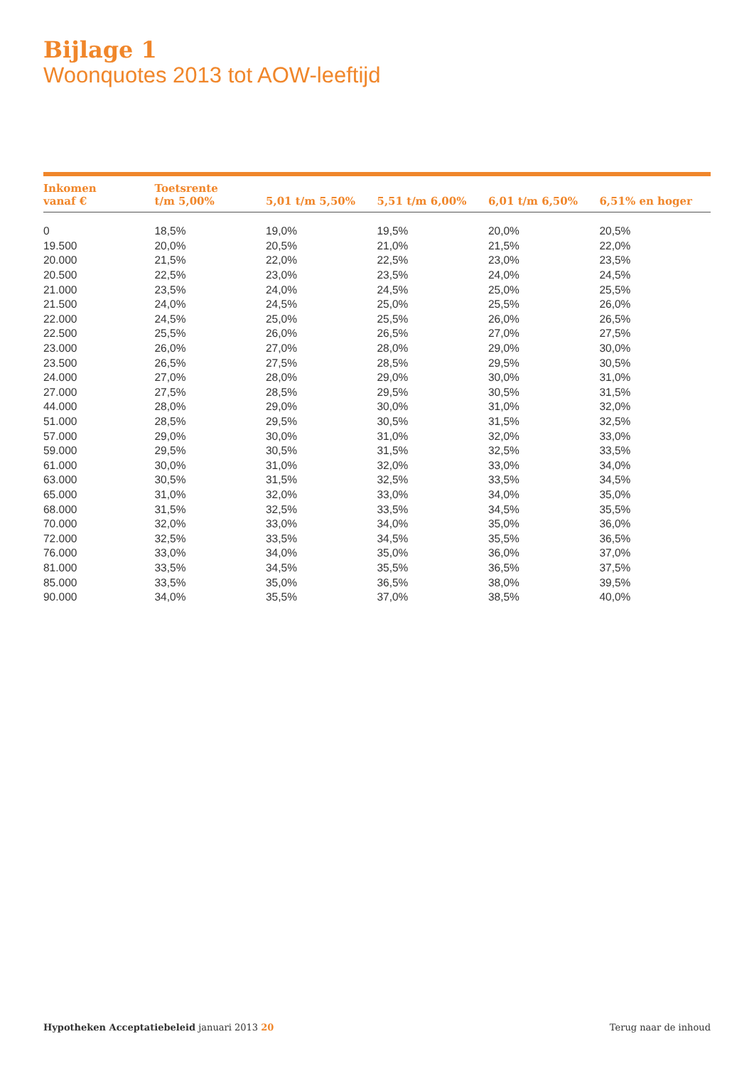Bijlage 1
Woonquotes 2013 tot AOW-leeftijd
| Inkomen vanaf € | Toetsrente t/m 5,00% | 5,01 t/m 5,50% | 5,51 t/m 6,00% | 6,01 t/m 6,50% | 6,51% en hoger |
| --- | --- | --- | --- | --- | --- |
| 0 | 18,5% | 19,0% | 19,5% | 20,0% | 20,5% |
| 19.500 | 20,0% | 20,5% | 21,0% | 21,5% | 22,0% |
| 20.000 | 21,5% | 22,0% | 22,5% | 23,0% | 23,5% |
| 20.500 | 22,5% | 23,0% | 23,5% | 24,0% | 24,5% |
| 21.000 | 23,5% | 24,0% | 24,5% | 25,0% | 25,5% |
| 21.500 | 24,0% | 24,5% | 25,0% | 25,5% | 26,0% |
| 22.000 | 24,5% | 25,0% | 25,5% | 26,0% | 26,5% |
| 22.500 | 25,5% | 26,0% | 26,5% | 27,0% | 27,5% |
| 23.000 | 26,0% | 27,0% | 28,0% | 29,0% | 30,0% |
| 23.500 | 26,5% | 27,5% | 28,5% | 29,5% | 30,5% |
| 24.000 | 27,0% | 28,0% | 29,0% | 30,0% | 31,0% |
| 27.000 | 27,5% | 28,5% | 29,5% | 30,5% | 31,5% |
| 44.000 | 28,0% | 29,0% | 30,0% | 31,0% | 32,0% |
| 51.000 | 28,5% | 29,5% | 30,5% | 31,5% | 32,5% |
| 57.000 | 29,0% | 30,0% | 31,0% | 32,0% | 33,0% |
| 59.000 | 29,5% | 30,5% | 31,5% | 32,5% | 33,5% |
| 61.000 | 30,0% | 31,0% | 32,0% | 33,0% | 34,0% |
| 63.000 | 30,5% | 31,5% | 32,5% | 33,5% | 34,5% |
| 65.000 | 31,0% | 32,0% | 33,0% | 34,0% | 35,0% |
| 68.000 | 31,5% | 32,5% | 33,5% | 34,5% | 35,5% |
| 70.000 | 32,0% | 33,0% | 34,0% | 35,0% | 36,0% |
| 72.000 | 32,5% | 33,5% | 34,5% | 35,5% | 36,5% |
| 76.000 | 33,0% | 34,0% | 35,0% | 36,0% | 37,0% |
| 81.000 | 33,5% | 34,5% | 35,5% | 36,5% | 37,5% |
| 85.000 | 33,5% | 35,0% | 36,5% | 38,0% | 39,5% |
| 90.000 | 34,0% | 35,5% | 37,0% | 38,5% | 40,0% |
Hypotheken Acceptatiebeleid januari 2013 20
Terug naar de inhoud